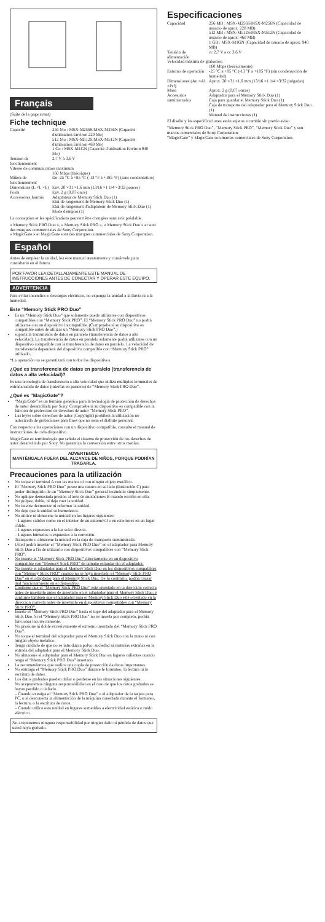Français
(Suite de la page avant)
Fiche technique
| Capacité | 256 Mo : MSX-M256S/MSX-M256N (Capacité d'utilisation Environ 220 Mo) 512 Mo : MSX-M512S/MSX-M512N (Capacité d'utilisation Environ 460 Mo) 1 Go : MSX-M1GN (Capacité d'utilisation Environ 940 Mo) |
| Tension de fonctionnement | 2,7 V à 3,6 V |
| Vitesse de communication maximum | |
| | 160 Mbps (théorique) |
| Milieu de fonctionnement | De -25 °C à +85 °C (-13 °F à +185 °F) (sans condensation) |
| Dimensions (L ×L ×E) | Env. 20 ×31 ×1,6 mm (13/16 ×1 1/4 ×3/32 pouces) |
| Poids | Env. 2 g (0,07 once) |
| Accessoires fournis | Adaptateur de Memory Stick Duo (1) Etui de rangement de Memory Stick Duo (1) Etui de rangement d'adaptateur de Memory Stick Duo (1) Mode d'emploi (1) |
La conception et les spécifications peuvent être changées sans avis préalable.
« Memory Stick PRO Duo », « Memory Stick PRO », « Memory Stick Duo » et sont des marques commerciales de Sony Corporation.
« MagicGate » et MagicGate sont des marques commerciales de Sony Corporation.
Español
Antes de emplear la unidad, lea este manual atentamente y consérvelo para consultarlo en el futuro.
POR FAVOR LEA DETALLADAMENTE ESTE MANUAL DE INSTRUCCIONES ANTES DE CONECTAR Y OPERAR ESTE EQUIPO.
ADVERTENCIA
Para evitar incendios o descargas eléctricas, no exponga la unidad a la lluvia ni a la humedad.
Este “Memory Stick PRO Duo”
Es un “Memory Stick Duo” que solamente puede utilizarse con dispositivos compatibles con “Memory Stick PRO”. El “Memory Stick PRO Duo” no podrá utilizarse con un dispositivo incompatible. (Compruebe si su dispositivo es compatible antes de utilizar un “Memory Stick PRO Duo”.)
soporta la transmisión de datos en paralelo (transferencia de datos a alta velocidad). La transferencia de datos en paralelo solamente podrá utilizarse con un dispositivo compatible con la transferencia de datos en paralelo. La velocidad de transferencia dependerá del dispositivo compatible con “Memory Stick PRO” utilizado.
*La operación no se garantizará con todos los dispositivos.
¿Qué es transferencia de datos en paralelo (transferencia de datos a alta velocidad)?
Es una tecnología de transferencia a alta velocidad que utiliza múltiples terminales de entrada/salida de datos (interfaz en paralelo) de “Memory Stick PRO Duo”.
¿Qué es “MagicGate”?
“MagicGate” es un término genérico para la tecnología de protección de derechos de autor desarrollada por Sony. Compruebe si su dispositivo es compatible con la función de protección de derechos de autor “Memory Stick PRO”.
Las leyes sobre derechos de autor (Copyright) prohíben la utilización no autorizada de grabaciones para fines que no sean el disfrute personal.
Con respecto a las operaciones con un dispositivo compatible, consulte el manual de instrucciones de cada dispositivo.
MagicGate es terminología que señala el sistema de protección de los derechos de autor desarrollado por Sony. No garantiza la conversión entre otros medios.
ADVERTENCIA
MANTÉNGALA FUERA DEL ALCANCE DE NIÑOS, PORQUE PODRÍAN TRAGARLA.
Precauciones para la utilización
No toque el terminal A con las manos ni con ningún objeto metálico.
El “Memory Stick PRO Duo” posee una ranura en su lado (ilustración C) para poder distinguirlo de un “Memory Stick Duo” general tocándolo simplemente.
No aplique demasiada presión al área de anotaciones B cuando escriba en ella.
No golpee, doble, ni deje caer la unidad.
No intente desmontar ni reformar la unidad.
No deje que la unidad se humedezca.
No utilice ni almacene la unidad en los lugares siguientes:
– Lugares cálidos como en el interior de un automóvil o en exteriores en un lugar cálido.
– Lugares expuestos a la luz solar directa.
– Lugares húmedos o expuestos a la corrosión.
Transporte o almacene la unidad en la caja de transporte suministrada.
Usted podrá insertar el “Memory Stick PRO Duo” en el adaptador para Memory Stick Duo a fin de utilizarlo con dispositivos compatibles con “Memory Stick PRO”.
No inserte el “Memory Stick PRO Duo” directamente en un dispositivo compatible con “Memory Stick PRO” de tamaño estándar sin el adaptador.
No inserte el adaptador para el Memory Stick Duo en los dispositivos compatibles con “Memory Stick PRO” cuando no se haya insertado el “Memory Stick PRO Duo” en el adaptador para el Memory Stick Duo. De lo contrario, podría causar mal funcionamiento en el dispositivo.
Confirme que el “Memory Stick PRO Duo” esté orientado en la dirección correcta antes de insertarlo antes de insertarlo en el adaptador para el Memory Stick Duo, y confirme también que el adaptador para el Memory Stick Duo esté orientado en la dirección correcta antes de insertarlo en dispositivos compatibles con “Memory Stick PRO”.
Inserte el “Memory Stick PRO Duo” hasta el tope del adaptador para el Memory Stick Duo. Si el “Memory Stick PRO Duo” no se inserta por completo, podría funcionar incorrectamente.
No presione ni doble excesivamente el extremo insertado del “Memory Stick PRO Duo”.
No toque el terminal del adaptador para el Memory Stick Duo con la mano ni con ningún objeto metálico.
Tenga cuidado de que no se introduzca polvo, suciedad ni materias extrañas en la entrada del adaptador para el Memory Stick Duo.
No almacene el adaptador para el Memory Stick Duo en lugares calientes cuando tenga el “Memory Stick PRO Duo” insertado.
Le recomendamos que realice una copia de protección de datos importantes.
No extraiga el “Memory Stick PRO Duo” durante le formateo, la lectura ni la escritura de datos.
Los datos grabados pueden dañar o perderse en las situaciones siguientes.
No aceptaremos ninguna responsabilidad en el caso de que los datos grabados se hayan perdido o dañado.
– Cuando extraiga el “Memory Stick PRO Duo” o el adaptador de la tarjeta para PC, o si desconecta la alimentación de la máquina conectada durante el formateo, la lectura, o la escritura de datos.
– Cuando utilice esta unidad en lugares sometidos a electricidad estática o ruido eléctrico.
No aceptaremos ninguna responsabilidad por ningún daño ni pérdida de datos que usted haya grabado.
Especificaciones
| Capacidad | 256 MB : MSX-M256S/MSX-M256N (Capacidad de usuario de aprox. 220 MB) 512 MB : MSX-M512S/MSX-M512N (Capacidad de usuario de aprox. 460 MB) 1 GB : MSX-M1GN (Capacidad de usuario de aprox. 940 MB) |
| Tensión de alimentación | cc 2,7 V a cc 3,6 V |
| Velocidad máxima de grabación | |
| | 160 Mbps (teóricamente) |
| Entorno de operación | -25 °C a +85 °C (-13 °F a +185 °F) (sin condensación de humedad) |
| Dimensiones (An ×Al ×Prf) | Aprox. 20 ×31 ×1,6 mm (13/16 ×1 1/4 ×3/32 pulgadas) |
| Masa | Aprox. 2 g (0,07 onzas) |
| Accesorios suministrados | Adaptador para el Memory Stick Duo (1) Caja para guardar el Memory Stick Duo (1) Caja de transporte del adaptador para el Memory Stick Duo (1) Manual de instrucciones (1) |
El diseño y las especificaciones están sujetos a cambio sin previo aviso.
“Memory Stick PRO Duo”, “Memory Stick PRO”, “Memory Stick Duo” y son marcas comerciales de Sony Corporation.
“MagicGate” y MagicGate son marcas comerciales de Sony Corporation.